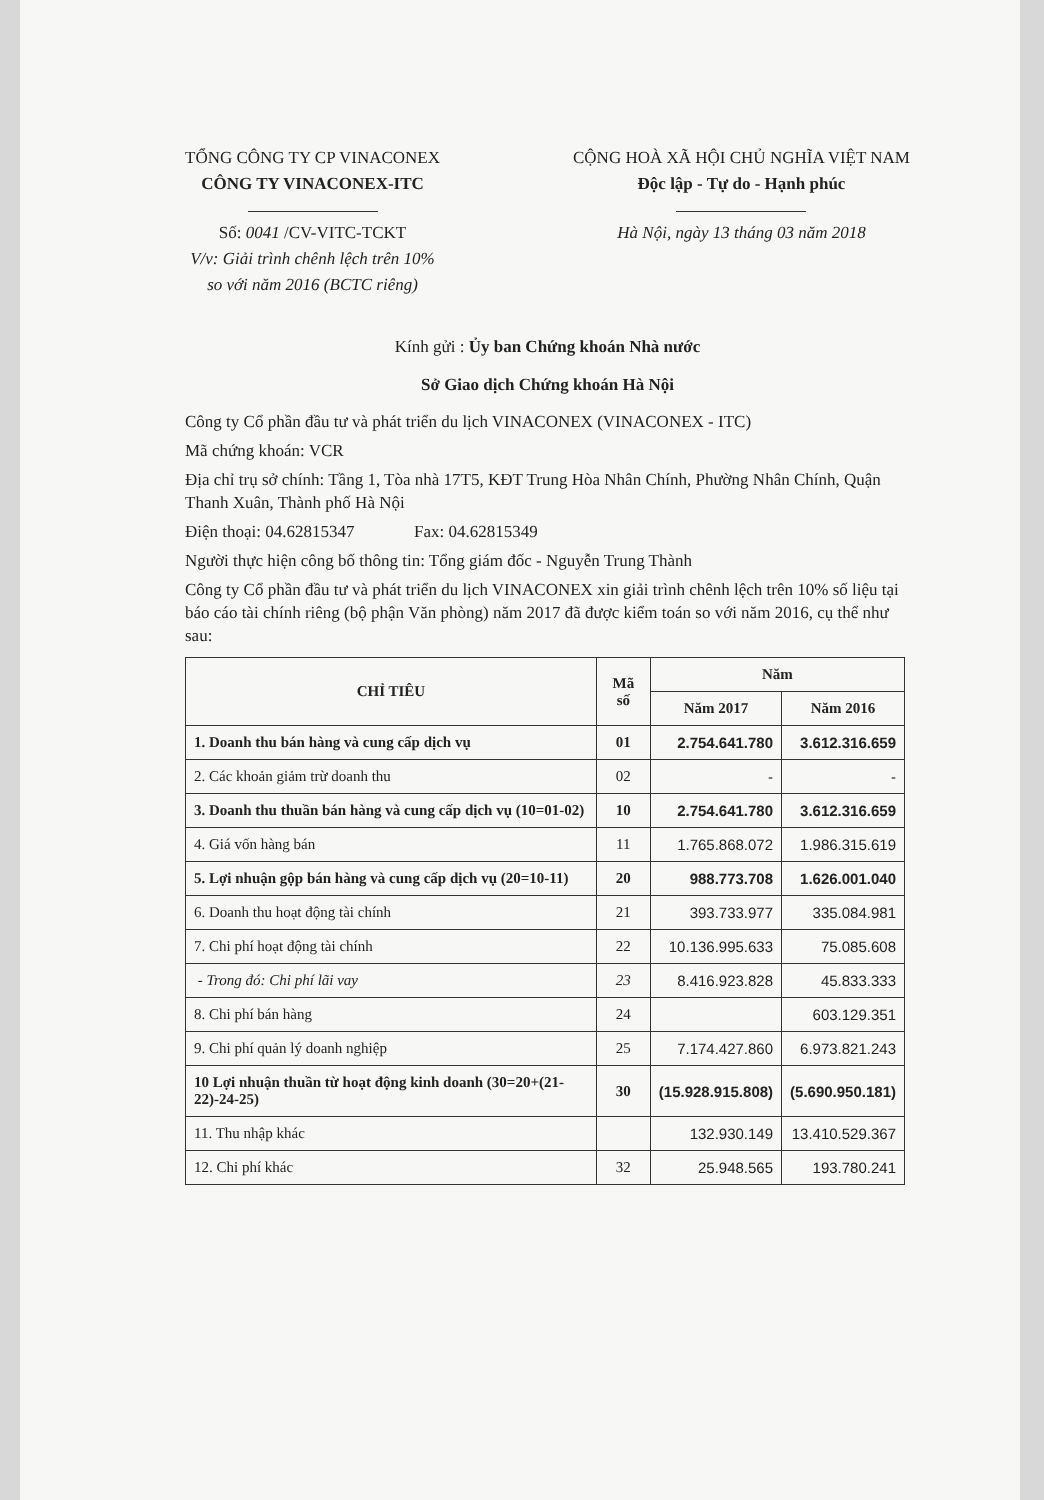TỔNG CÔNG TY CP VINACONEX
CÔNG TY VINACONEX-ITC
Số: 0041 /CV-VITC-TCKT
V/v: Giải trình chênh lệch trên 10%
so với năm 2016 (BCTC riêng)
CỘNG HOÀ XÃ HỘI CHỦ NGHĨA VIỆT NAM
Độc lập - Tự do - Hạnh phúc
Hà Nội, ngày 13 tháng 03 năm 2018
Kính gửi : Ủy ban Chứng khoán Nhà nước
Sở Giao dịch Chứng khoán Hà Nội
Công ty Cổ phần đầu tư và phát triển du lịch VINACONEX (VINACONEX - ITC)
Mã chứng khoán: VCR
Địa chỉ trụ sở chính: Tầng 1, Tòa nhà 17T5, KĐT Trung Hòa Nhân Chính, Phường Nhân Chính, Quận Thanh Xuân, Thành phố Hà Nội
Điện thoại: 04.62815347 Fax: 04.62815349
Người thực hiện công bố thông tin: Tổng giám đốc - Nguyễn Trung Thành
Công ty Cổ phần đầu tư và phát triển du lịch VINACONEX xin giải trình chênh lệch trên 10% số liệu tại báo cáo tài chính riêng (bộ phận Văn phòng) năm 2017 đã được kiểm toán so với năm 2016, cụ thể như sau:
| CHỈ TIÊU | Mã số | Năm | |
| --- | --- | --- | --- |
| | | Năm 2017 | Năm 2016 |
| 1. Doanh thu bán hàng và cung cấp dịch vụ | 01 | 2.754.641.780 | 3.612.316.659 |
| 2. Các khoản giảm trừ doanh thu | 02 | - | - |
| 3. Doanh thu thuần bán hàng và cung cấp dịch vụ (10=01-02) | 10 | 2.754.641.780 | 3.612.316.659 |
| 4. Giá vốn hàng bán | 11 | 1.765.868.072 | 1.986.315.619 |
| 5. Lợi nhuận gộp bán hàng và cung cấp dịch vụ (20=10-11) | 20 | 988.773.708 | 1.626.001.040 |
| 6. Doanh thu hoạt động tài chính | 21 | 393.733.977 | 335.084.981 |
| 7. Chi phí hoạt động tài chính | 22 | 10.136.995.633 | 75.085.608 |
| - Trong đó: Chi phí lãi vay | 23 | 8.416.923.828 | 45.833.333 |
| 8. Chi phí bán hàng | 24 | | 603.129.351 |
| 9. Chi phí quản lý doanh nghiệp | 25 | 7.174.427.860 | 6.973.821.243 |
| 10 Lợi nhuận thuần từ hoạt động kinh doanh (30=20+(21-22)-24-25) | 30 | (15.928.915.808) | (5.690.950.181) |
| 11. Thu nhập khác | | 132.930.149 | 13.410.529.367 |
| 12. Chi phí khác | 32 | 25.948.565 | 193.780.241 |